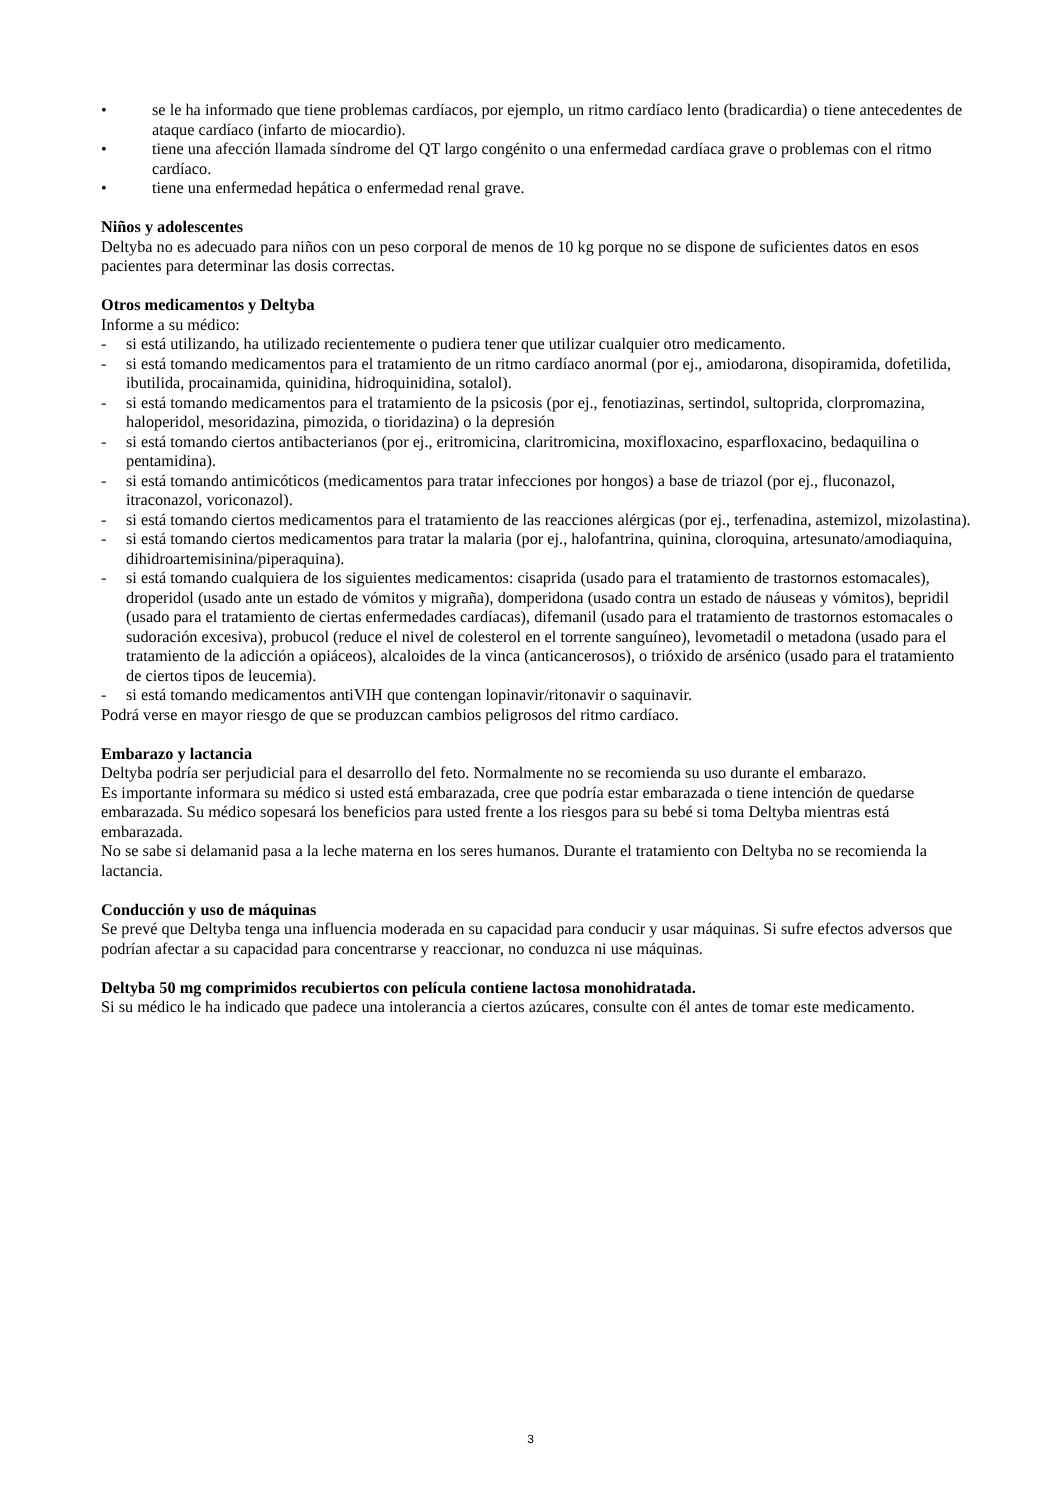• se le ha informado que tiene problemas cardíacos, por ejemplo, un ritmo cardíaco lento (bradicardia) o tiene antecedentes de ataque cardíaco (infarto de miocardio).
• tiene una afección llamada síndrome del QT largo congénito o una enfermedad cardíaca grave o problemas con el ritmo cardíaco.
• tiene una enfermedad hepática o enfermedad renal grave.
Niños y adolescentes
Deltyba no es adecuado para niños con un peso corporal de menos de 10 kg porque no se dispone de suficientes datos en esos pacientes para determinar las dosis correctas.
Otros medicamentos y Deltyba
Informe a su médico:
- si está utilizando, ha utilizado recientemente o pudiera tener que utilizar cualquier otro medicamento.
- si está tomando medicamentos para el tratamiento de un ritmo cardíaco anormal (por ej., amiodarona, disopiramida, dofetilida, ibutilida, procainamida, quinidina, hidroquinidina, sotalol).
- si está tomando medicamentos para el tratamiento de la psicosis (por ej., fenotiazinas, sertindol, sultoprida, clorpromazina, haloperidol, mesoridazina, pimozida, o tioridazina) o la depresión
- si está tomando ciertos antibacterianos (por ej., eritromicina, claritromicina, moxifloxacino, esparfloxacino, bedaquilina o pentamidina).
- si está tomando antimicóticos (medicamentos para tratar infecciones por hongos) a base de triazol (por ej., fluconazol, itraconazol, voriconazol).
- si está tomando ciertos medicamentos para el tratamiento de las reacciones alérgicas (por ej., terfenadina, astemizol, mizolastina).
- si está tomando ciertos medicamentos para tratar la malaria (por ej., halofantrina, quinina, cloroquina, artesunato/amodiaquina, dihidroartemisinina/piperaquina).
- si está tomando cualquiera de los siguientes medicamentos: cisaprida (usado para el tratamiento de trastornos estomacales), droperidol (usado ante un estado de vómitos y migraña), domperidona (usado contra un estado de náuseas y vómitos), bepridil (usado para el tratamiento de ciertas enfermedades cardíacas), difemanil (usado para el tratamiento de trastornos estomacales o sudoración excesiva), probucol (reduce el nivel de colesterol en el torrente sanguíneo), levometadil o metadona (usado para el tratamiento de la adicción a opiáceos), alcaloides de la vinca (anticancerosos), o trióxido de arsénico (usado para el tratamiento de ciertos tipos de leucemia).
- si está tomando medicamentos antiVIH que contengan lopinavir/ritonavir o saquinavir.
Podrá verse en mayor riesgo de que se produzcan cambios peligrosos del ritmo cardíaco.
Embarazo y lactancia
Deltyba podría ser perjudicial para el desarrollo del feto. Normalmente no se recomienda su uso durante el embarazo.
Es importante informara su médico si usted está embarazada, cree que podría estar embarazada o tiene intención de quedarse embarazada. Su médico sopesará los beneficios para usted frente a los riesgos para su bebé si toma Deltyba mientras está embarazada.
No se sabe si delamanid pasa a la leche materna en los seres humanos. Durante el tratamiento con Deltyba no se recomienda la lactancia.
Conducción y uso de máquinas
Se prevé que Deltyba tenga una influencia moderada en su capacidad para conducir y usar máquinas. Si sufre efectos adversos que podrían afectar a su capacidad para concentrarse y reaccionar, no conduzca ni use máquinas.
Deltyba 50 mg comprimidos recubiertos con película contiene lactosa monohidratada.
Si su médico le ha indicado que padece una intolerancia a ciertos azúcares, consulte con él antes de tomar este medicamento.
3